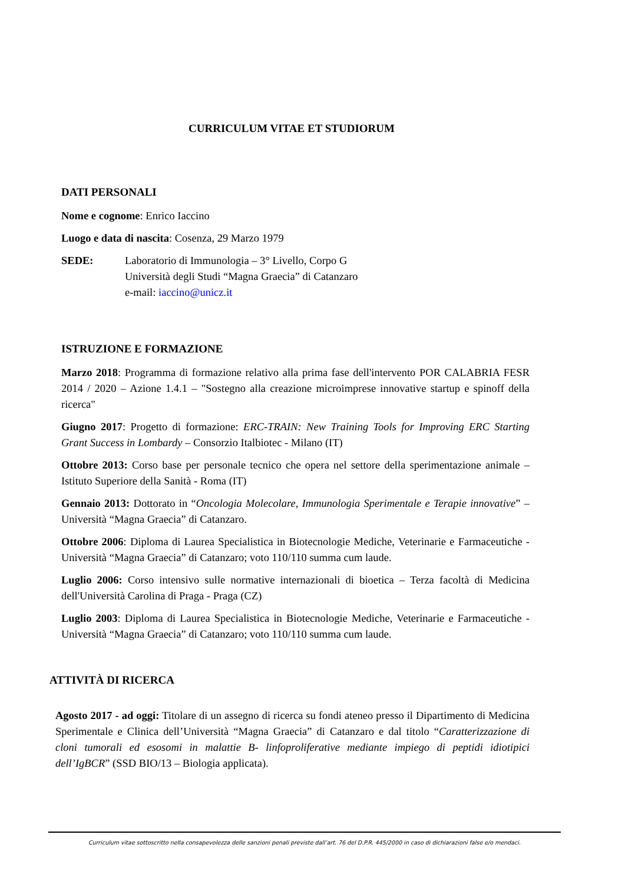CURRICULUM VITAE ET STUDIORUM
DATI PERSONALI
Nome e cognome: Enrico Iaccino
Luogo e data di nascita: Cosenza, 29 Marzo 1979
SEDE: Laboratorio di Immunologia – 3° Livello, Corpo G
Università degli Studi “Magna Graecia” di Catanzaro
e-mail: iaccino@unicz.it
ISTRUZIONE E FORMAZIONE
Marzo 2018: Programma di formazione relativo alla prima fase dell'intervento POR CALABRIA FESR 2014 / 2020 – Azione 1.4.1 – "Sostegno alla creazione microimprese innovative startup e spinoff della ricerca"
Giugno 2017: Progetto di formazione: ERC-TRAIN: New Training Tools for Improving ERC Starting Grant Success in Lombardy – Consorzio Italbiotec - Milano (IT)
Ottobre 2013: Corso base per personale tecnico che opera nel settore della sperimentazione animale – Istituto Superiore della Sanità - Roma (IT)
Gennaio 2013: Dottorato in “Oncologia Molecolare, Immunologia Sperimentale e Terapie innovative” – Università “Magna Graecia” di Catanzaro.
Ottobre 2006: Diploma di Laurea Specialistica in Biotecnologie Mediche, Veterinarie e Farmaceutiche - Università “Magna Graecia” di Catanzaro; voto 110/110 summa cum laude.
Luglio 2006: Corso intensivo sulle normative internazionali di bioetica – Terza facoltà di Medicina dell'Università Carolina di Praga - Praga (CZ)
Luglio 2003: Diploma di Laurea Specialistica in Biotecnologie Mediche, Veterinarie e Farmaceutiche - Università “Magna Graecia” di Catanzaro; voto 110/110 summa cum laude.
ATTIVITÀ DI RICERCA
Agosto 2017 - ad oggi: Titolare di un assegno di ricerca su fondi ateneo presso il Dipartimento di Medicina Sperimentale e Clinica dell’Università “Magna Graecia” di Catanzaro e dal titolo “Caratterizzazione di cloni tumorali ed esosomi in malattie B- linfoproliferative mediante impiego di peptidi idiotipici dell’IgBCR” (SSD BIO/13 – Biologia applicata).
Curriculum vitae sottoscritto nella consapevolezza delle sanzioni penali previste dall’art. 76 del D.P.R. 445/2000 in caso di dichiarazioni false e/o mendaci.